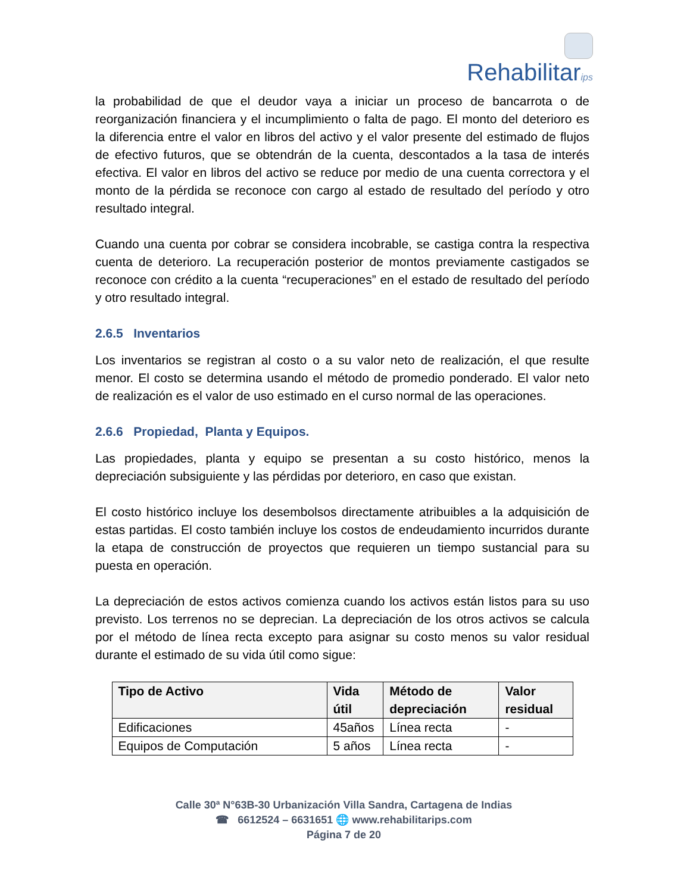Rehabilitarips
la probabilidad de que el deudor vaya a iniciar un proceso de bancarrota o de reorganización financiera y el incumplimiento o falta de pago. El monto del deterioro es la diferencia entre el valor en libros del activo y el valor presente del estimado de flujos de efectivo futuros, que se obtendrán de la cuenta, descontados a la tasa de interés efectiva. El valor en libros del activo se reduce por medio de una cuenta correctora y el monto de la pérdida se reconoce con cargo al estado de resultado del período y otro resultado integral.
Cuando una cuenta por cobrar se considera incobrable, se castiga contra la respectiva cuenta de deterioro. La recuperación posterior de montos previamente castigados se reconoce con crédito a la cuenta “recuperaciones” en el estado de resultado del período y otro resultado integral.
2.6.5 Inventarios
Los inventarios se registran al costo o a su valor neto de realización, el que resulte menor. El costo se determina usando el método de promedio ponderado. El valor neto de realización es el valor de uso estimado en el curso normal de las operaciones.
2.6.6 Propiedad, Planta y Equipos.
Las propiedades, planta y equipo se presentan a su costo histórico, menos la depreciación subsiguiente y las pérdidas por deterioro, en caso que existan.
El costo histórico incluye los desembolsos directamente atribuibles a la adquisición de estas partidas. El costo también incluye los costos de endeudamiento incurridos durante la etapa de construcción de proyectos que requieren un tiempo sustancial para su puesta en operación.
La depreciación de estos activos comienza cuando los activos están listos para su uso previsto. Los terrenos no se deprecian. La depreciación de los otros activos se calcula por el método de línea recta excepto para asignar su costo menos su valor residual durante el estimado de su vida útil como sigue:
| Tipo de Activo | Vida útil | Método de depreciación | Valor residual |
| --- | --- | --- | --- |
| Edificaciones | 45años | Línea recta | - |
| Equipos de Computación | 5 años | Línea recta | - |
Calle 30ª N°63B-30 Urbanización Villa Sandra, Cartagena de Indias
☎ 6612524 – 6631651 🌐 www.rehabilitarips.com
Página 7 de 20